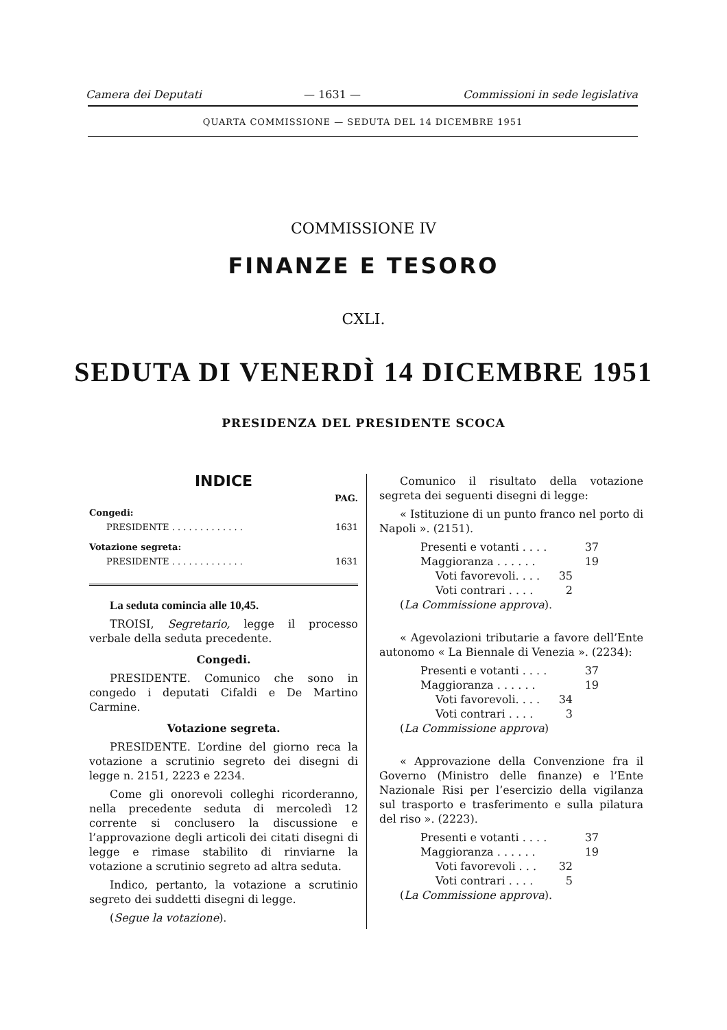Camera dei Deputati — 1631 — Commissioni in sede legislativa
QUARTA COMMISSIONE — SEDUTA DEL 14 DICEMBRE 1951
COMMISSIONE IV
FINANZE E TESORO
CXLI.
SEDUTA DI VENERDÌ 14 DICEMBRE 1951
PRESIDENZA DEL PRESIDENTE SCOCA
INDICE
PAG.
Congedi:
PRESIDENTE . . . . . . . . . . . . . 1631
Votazione segreta:
PRESIDENTE . . . . . . . . . . . . . 1631
La seduta comincia alle 10,45.
TROISI, Segretario, legge il processo verbale della seduta precedente.
Congedi.
PRESIDENTE. Comunico che sono in congedo i deputati Cifaldi e De Martino Carmine.
Votazione segreta.
PRESIDENTE. L’ordine del giorno reca la votazione a scrutinio segreto dei disegni di legge n. 2151, 2223 e 2234.
Come gli onorevoli colleghi ricorderanno, nella precedente seduta di mercoledì 12 corrente si conclusero la discussione e l’approvazione degli articoli dei citati disegni di legge e rimase stabilito di rinviarne la votazione a scrutinio segreto ad altra seduta.
Indico, pertanto, la votazione a scrutinio segreto dei suddetti disegni di legge.
(Segue la votazione).
Comunico il risultato della votazione segreta dei seguenti disegni di legge:
« Istituzione di un punto franco nel porto di Napoli ». (2151).
Presenti e votanti . . . . 37
Maggioranza . . . . . . 19
Voti favorevoli. . . . 35
Voti contrari . . . . 2
(La Commissione approva).
« Agevolazioni tributarie a favore dell’Ente autonomo « La Biennale di Venezia ». (2234):
Presenti e votanti . . . . 37
Maggioranza . . . . . . 19
Voti favorevoli. . . . 34
Voti contrari . . . . 3
(La Commissione approva)
« Approvazione della Convenzione fra il Governo (Ministro delle finanze) e l’Ente Nazionale Risi per l’esercizio della vigilanza sul trasporto e trasferimento e sulla pilatura del riso ». (2223).
Presenti e votanti . . . . 37
Maggioranza . . . . . . 19
Voti favorevoli . . . 32
Voti contrari . . . . 5
(La Commissione approva).